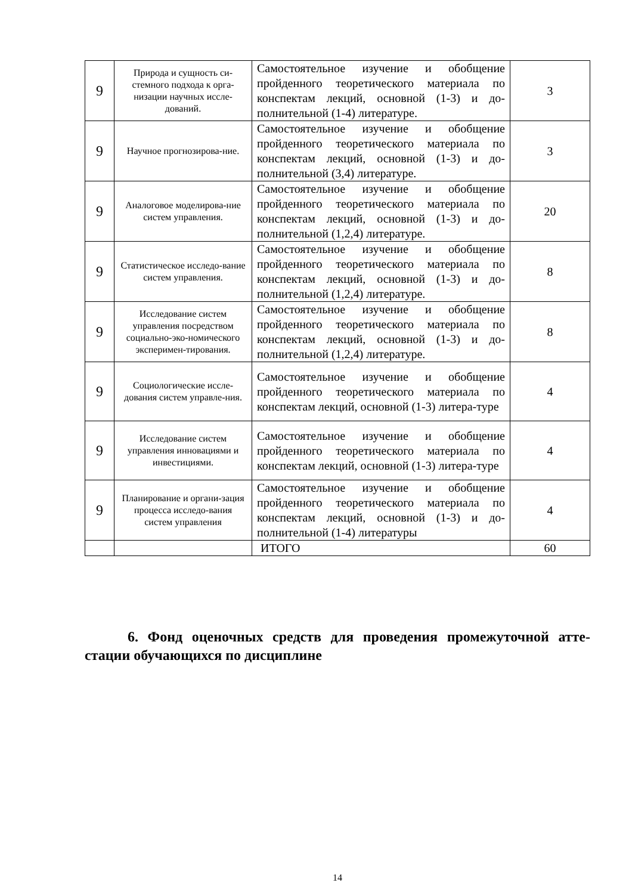| 9 | Природа и сущность си-стемного подхода к орга-низации научных иссле-дований. | Самостоятельное изучение и обобщение пройденного теоретического материала по конспектам лекций, основной (1-3) и до-полнительной (1-4) литературе. | 3 |
| 9 | Научное прогнозирова-ние. | Самостоятельное изучение и обобщение пройденного теоретического материала по конспектам лекций, основной (1-3) и до-полнительной (3,4) литературе. | 3 |
| 9 | Аналоговое моделирова-ние систем управления. | Самостоятельное изучение и обобщение пройденного теоретического материала по конспектам лекций, основной (1-3) и до-полнительной (1,2,4) литературе. | 20 |
| 9 | Статистическое исследо-вание систем управления. | Самостоятельное изучение и обобщение пройденного теоретического материала по конспектам лекций, основной (1-3) и до-полнительной (1,2,4) литературе. | 8 |
| 9 | Исследование систем управления посредством социально-эко-номического эксперимен-тирования. | Самостоятельное изучение и обобщение пройденного теоретического материала по конспектам лекций, основной (1-3) и до-полнительной (1,2,4) литературе. | 8 |
| 9 | Социологические иссле-дования систем управле-ния. | Самостоятельное изучение и обобщение пройденного теоретического материала по конспектам лекций, основной (1-3) литера-туре | 4 |
| 9 | Исследование систем управления инновациями и инвестициями. | Самостоятельное изучение и обобщение пройденного теоретического материала по конспектам лекций, основной (1-3) литера-туре | 4 |
| 9 | Планирование и органи-зация процесса исследо-вания систем управления | Самостоятельное изучение и обобщение пройденного теоретического материала по конспектам лекций, основной (1-3) и до-полнительной (1-4) литературы | 4 |
| | | ИТОГО | 60 |
6. Фонд оценочных средств для проведения промежуточной атте-стации обучающихся по дисциплине
14